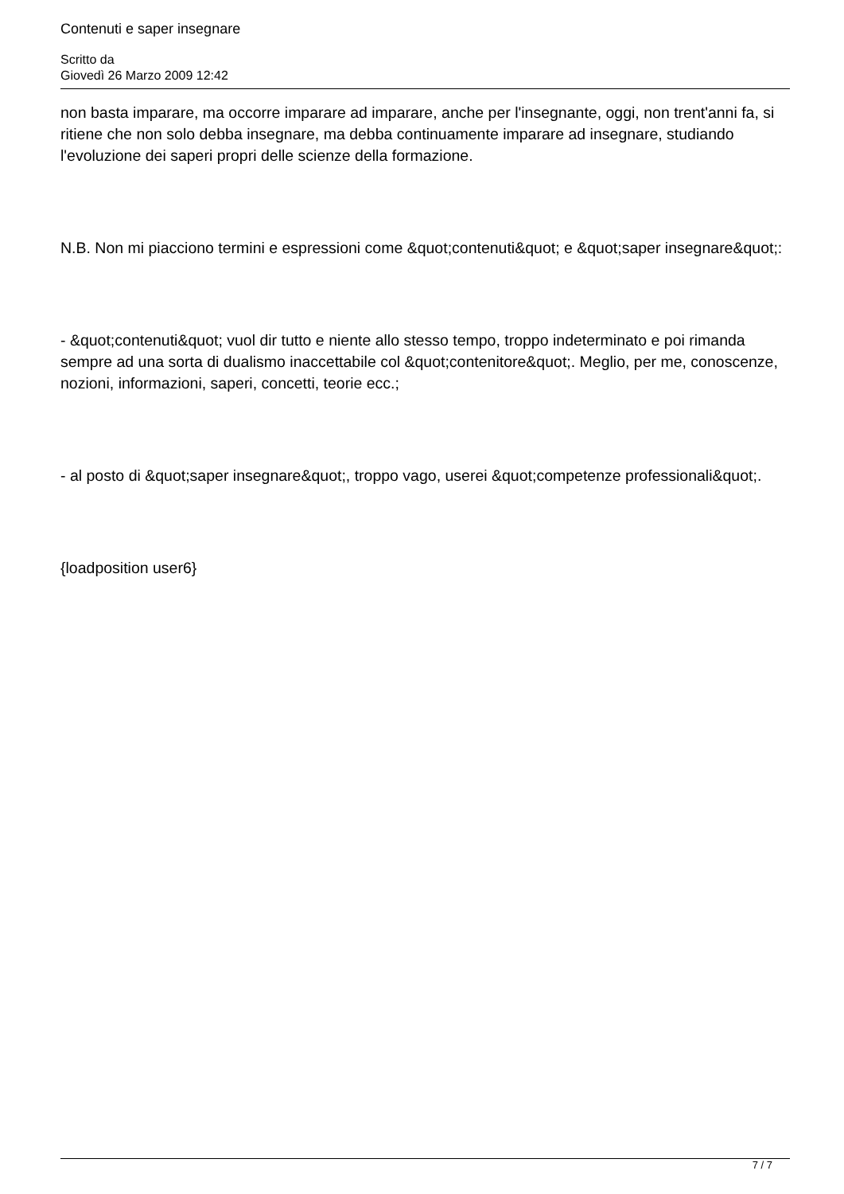Contenuti e saper insegnare
Scritto da
Giovedì 26 Marzo 2009 12:42
non basta imparare, ma occorre imparare ad imparare, anche per l'insegnante, oggi, non trent'anni fa, si ritiene che non solo debba insegnare, ma debba continuamente imparare ad insegnare, studiando l'evoluzione dei saperi propri delle scienze della formazione.
N.B. Non mi piacciono termini e espressioni come &quot;contenuti&quot; e &quot;saper insegnare&quot;:
- &quot;contenuti&quot; vuol dir tutto e niente allo stesso tempo, troppo indeterminato e poi rimanda sempre ad una sorta di dualismo inaccettabile col &quot;contenitore&quot;. Meglio, per me, conoscenze, nozioni, informazioni, saperi, concetti, teorie ecc.;
- al posto di &quot;saper insegnare&quot;, troppo vago, userei &quot;competenze professionali&quot;.
{loadposition user6}
7 / 7